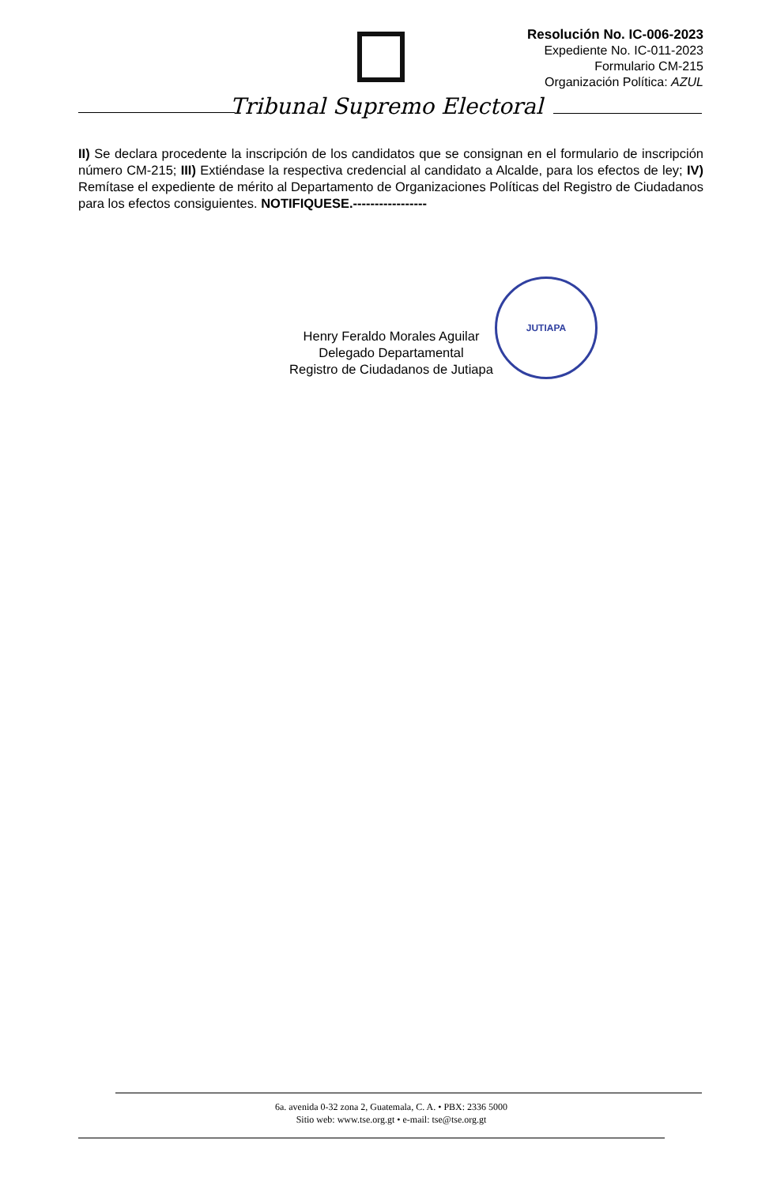Resolución No. IC-006-2023
Expediente No. IC-011-2023
Formulario CM-215
Organización Política: AZUL
Tribunal Supremo Electoral
II) Se declara procedente la inscripción de los candidatos que se consignan en el formulario de inscripción número CM-215; III) Extiéndase la respectiva credencial al candidato a Alcalde, para los efectos de ley; IV) Remítase el expediente de mérito al Departamento de Organizaciones Políticas del Registro de Ciudadanos para los efectos consiguientes. NOTIFIQUESE.-----------------
JUTIAPA
Henry Feraldo Morales Aguilar
Delegado Departamental
Registro de Ciudadanos de Jutiapa
6a. avenida 0-32 zona 2, Guatemala, C. A. • PBX: 2336 5000
Sitio web: www.tse.org.gt • e-mail: tse@tse.org.gt